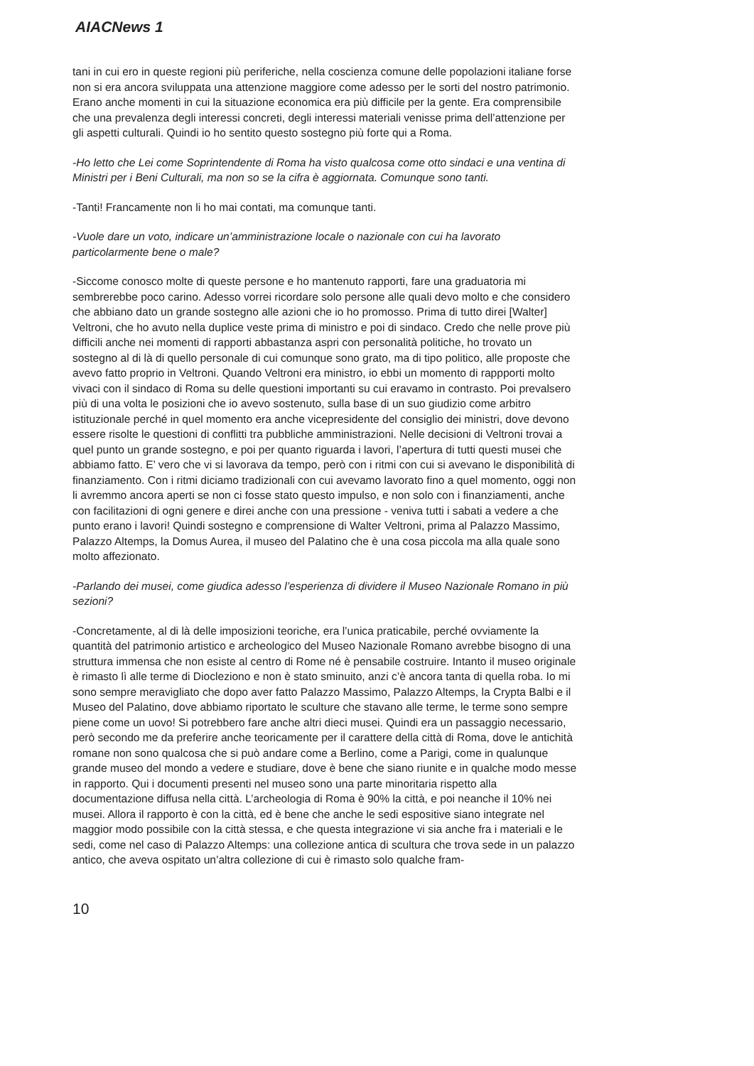AIACNews 1
tani in cui ero in queste regioni più periferiche, nella coscienza comune delle popolazioni italiane forse non si era ancora sviluppata una attenzione maggiore come adesso per le sorti del nostro patrimonio. Erano anche momenti in cui la situazione economica era più difficile per la gente. Era comprensibile che una prevalenza degli interessi concreti, degli interessi materiali venisse prima dell’attenzione per gli aspetti culturali. Quindi io ho sentito questo sostegno più forte qui a Roma.
-Ho letto che Lei come Soprintendente di Roma ha visto qualcosa come otto sindaci e una ventina di Ministri per i Beni Culturali, ma non so se la cifra è aggiornata. Comunque sono tanti.
-Tanti! Francamente non li ho mai contati, ma comunque tanti.
-Vuole dare un voto, indicare un’amministrazione locale o nazionale con cui ha lavorato particolarmente bene o male?
-Siccome conosco molte di queste persone e ho mantenuto rapporti, fare una graduatoria mi sembrerebbe poco carino. Adesso vorrei ricordare solo persone alle quali devo molto e che considero che abbiano dato un grande sostegno alle azioni che io ho promosso. Prima di tutto direi [Walter] Veltroni, che ho avuto nella duplice veste prima di ministro e poi di sindaco. Credo che nelle prove più difficili anche nei momenti di rapporti abbastanza aspri con personalità politiche, ho trovato un sostegno al di là di quello personale di cui comunque sono grato, ma di tipo politico, alle proposte che avevo fatto proprio in Veltroni. Quando Veltroni era ministro, io ebbi un momento di rappporti molto vivaci con il sindaco di Roma su delle questioni importanti su cui eravamo in contrasto. Poi prevalsero più di una volta le posizioni che io avevo sostenuto, sulla base di un suo giudizio come arbitro istituzionale perché in quel momento era anche vicepresidente del consiglio dei ministri, dove devono essere risolte le questioni di conflitti tra pubbliche amministrazioni. Nelle decisioni di Veltroni trovai a quel punto un grande sostegno, e poi per quanto riguarda i lavori, l’apertura di tutti questi musei che abbiamo fatto. E’ vero che vi si lavorava da tempo, però con i ritmi con cui si avevano le disponibilità di finanziamento. Con i ritmi diciamo tradizionali con cui avevamo lavorato fino a quel momento, oggi non li avremmo ancora aperti se non ci fosse stato questo impulso, e non solo con i finanziamenti, anche con facilitazioni di ogni genere e direi anche con una pressione - veniva tutti i sabati a vedere a che punto erano i lavori! Quindi sostegno e comprensione di Walter Veltroni, prima al Palazzo Massimo, Palazzo Altemps, la Domus Aurea, il museo del Palatino che è una cosa piccola ma alla quale sono molto affezionato.
-Parlando dei musei, come giudica adesso l’esperienza di dividere il Museo Nazionale Romano in più sezioni?
-Concretamente, al di là delle imposizioni teoriche, era l’unica praticabile, perché ovviamente la quantità del patrimonio artistico e archeologico del Museo Nazionale Romano avrebbe bisogno di una struttura immensa che non esiste al centro di Rome né è pensabile costruire. Intanto il museo originale è rimasto lì alle terme di Diocleziono e non è stato sminuito, anzi c’è ancora tanta di quella roba. Io mi sono sempre meravigliato che dopo aver fatto Palazzo Massimo, Palazzo Altemps, la Crypta Balbi e il Museo del Palatino, dove abbiamo riportato le sculture che stavano alle terme, le terme sono sempre piene come un uovo! Si potrebbero fare anche altri dieci musei. Quindi era un passaggio necessario, però secondo me da preferire anche teoricamente per il carattere della città di Roma, dove le antichità romane non sono qualcosa che si può andare come a Berlino, come a Parigi, come in qualunque grande museo del mondo a vedere e studiare, dove è bene che siano riunite e in qualche modo messe in rapporto. Qui i documenti presenti nel museo sono una parte minoritaria rispetto alla documentazione diffusa nella città. L’archeologia di Roma è 90% la città, e poi neanche il 10% nei musei. Allora il rapporto è con la città, ed è bene che anche le sedi espositive siano integrate nel maggior modo possibile con la città stessa, e che questa integrazione vi sia anche fra i materiali e le sedi, come nel caso di Palazzo Altemps: una collezione antica di scultura che trova sede in un palazzo antico, che aveva ospitato un’altra collezione di cui è rimasto solo qualche fram-
10